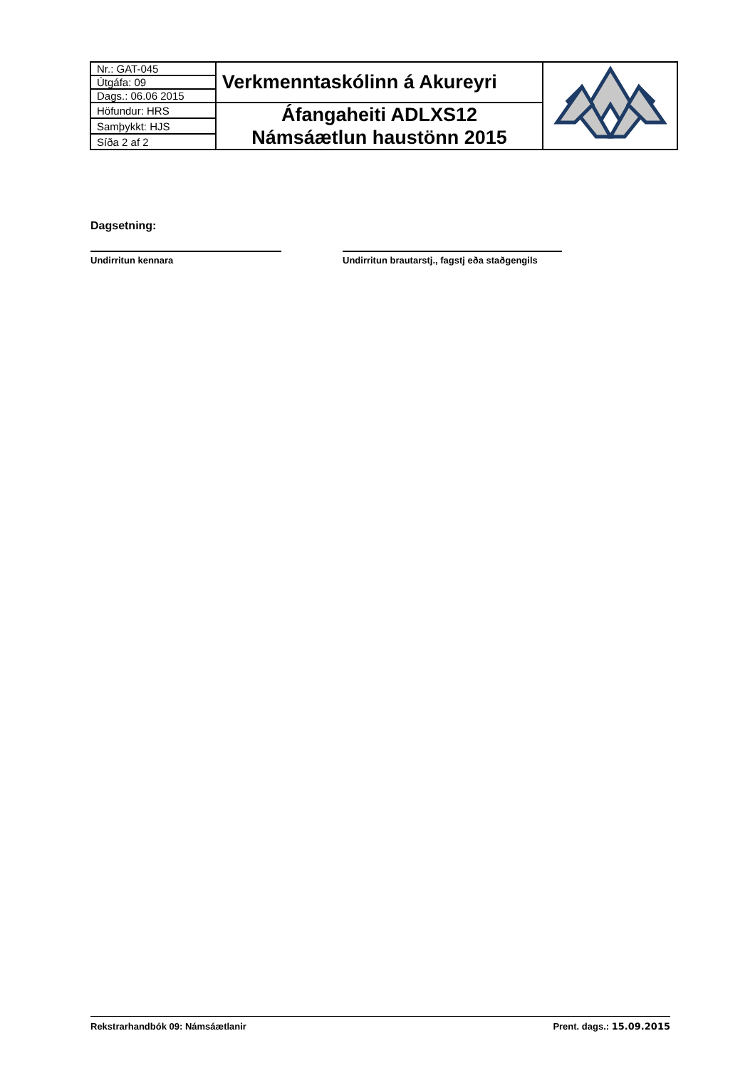| Nr.: GAT-045 | Verkmenntaskólinn á Akureyri | |
| Útgáfa: 09 | | |
| Dags.: 06.06 2015 | | |
| Höfundur: HRS | Áfangaheiti ADLXS12 Námsáætlun haustönn 2015 | |
| Samþykkt: HJS | | |
| Síða 2 af 2 | | |
Dagsetning:
Undirritun kennara Undirritun brautarstj., fagstj eða staðgengils
Rekstrarhandbók 09: Námsáætlanir Prent. dags.: 15.09.2015